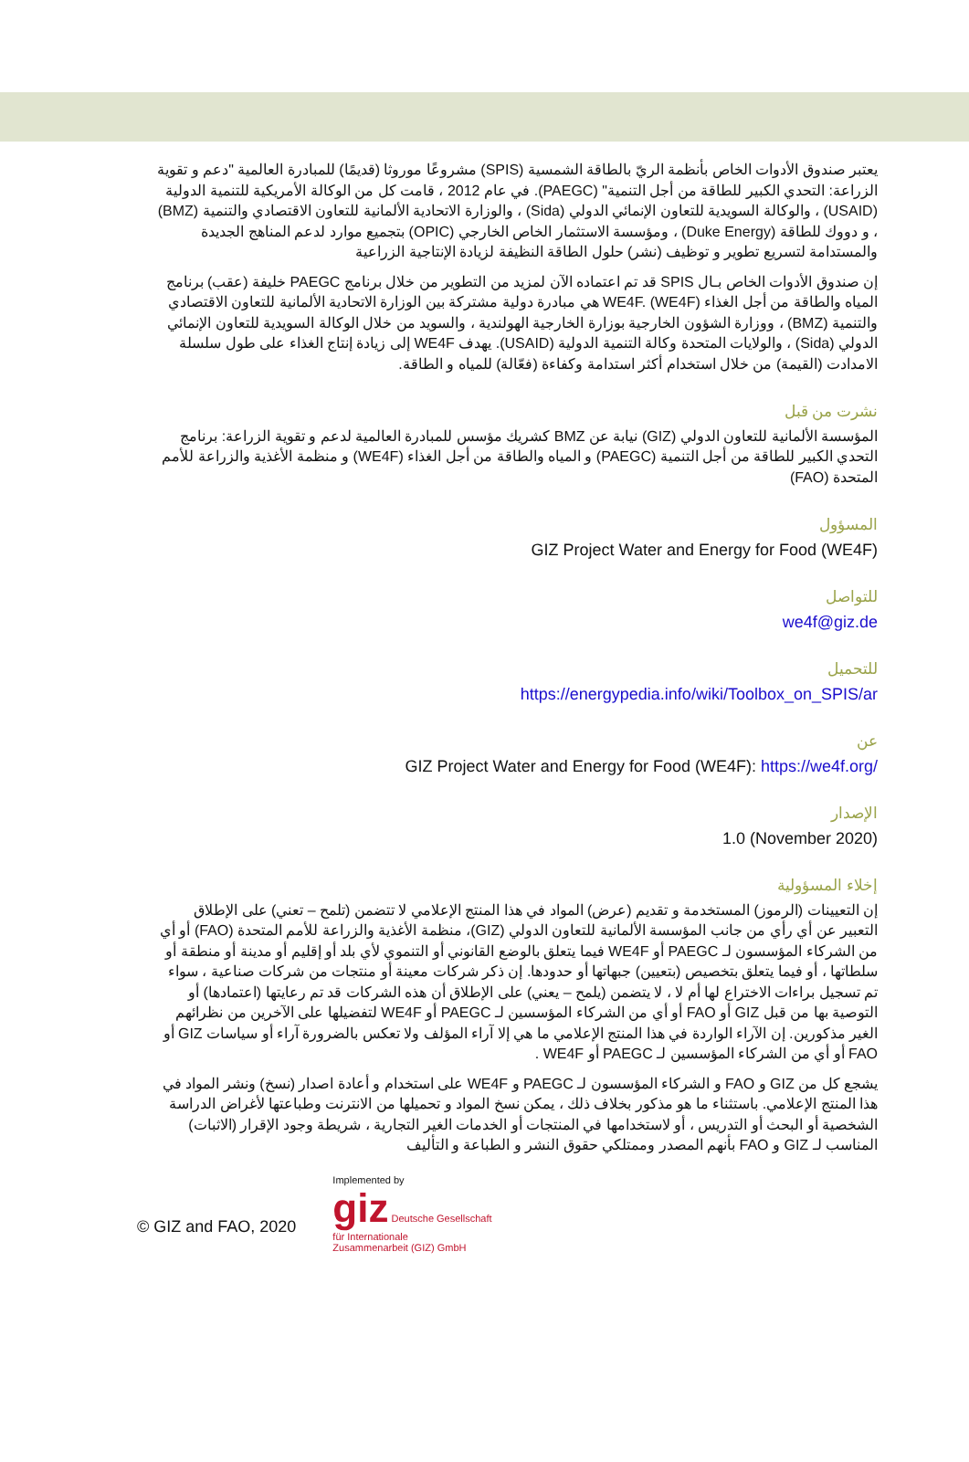يعتبر صندوق الأدوات الخاص بأنظمة الريّ بالطاقة الشمسية (SPIS) مشروعًا موروثا (قديمًا) للمبادرة العالمية "دعم و تقوية الزراعة: التحدي الكبير للطاقة من أجل التنمية" (PAEGC). في عام 2012 ، قامت كل من الوكالة الأمريكية للتنمية الدولية (USAID) ، والوكالة السويدية للتعاون الإنمائي الدولي (Sida) ، والوزارة الاتحادية الألمانية للتعاون الاقتصادي والتنمية (BMZ) ، و دووك للطاقة (Duke Energy) ، ومؤسسة الاستثمار الخاص الخارجي (OPIC) بتجميع موارد لدعم المناهج الجديدة والمستدامة لتسريع تطوير و توظيف (نشر) حلول الطاقة النظيفة لزيادة الإنتاجية الزراعية
إن صندوق الأدوات الخاص بـال SPIS قد تم اعتماده الآن لمزيد من التطوير من خلال برنامج PAEGC خليفة (عقب) برنامج المياه والطاقة من أجل الغذاء WE4F. (WE4F) هي مبادرة دولية مشتركة بين الوزارة الاتحادية الألمانية للتعاون الاقتصادي والتنمية (BMZ) ، ووزارة الشؤون الخارجية بوزارة الخارجية الهولندية ، والسويد من خلال الوكالة السويدية للتعاون الإنمائي الدولي (Sida) ، والولايات المتحدة وكالة التنمية الدولية (USAID). يهدف WE4F إلى زيادة إنتاج الغذاء على طول سلسلة الامدادت (القيمة) من خلال استخدام أكثر استدامة وكفاءة (فعّالة) للمياه و الطاقة.
نشرت من قبل
المؤسسة الألمانية للتعاون الدولي (GIZ) نيابة عن BMZ كشريك مؤسس للمبادرة العالمية لدعم و تقوية الزراعة: برنامج التحدي الكبير للطاقة من أجل التنمية (PAEGC) و المياه والطاقة من أجل الغذاء (WE4F) و منظمة الأغذية والزراعة للأمم المتحدة (FAO)
المسؤول
GIZ Project Water and Energy for Food (WE4F)
للتواصل
we4f@giz.de
للتحميل
https://energypedia.info/wiki/Toolbox_on_SPIS/ar
عن
GIZ Project Water and Energy for Food (WE4F): https://we4f.org/
الإصدار
1.0 (November 2020)
إخلاء المسؤولية
إن التعيينات (الرموز) المستخدمة و تقديم (عرض) المواد في هذا المنتج الإعلامي لا تتضمن (تلمح – تعني) على الإطلاق التعبير عن أي رأي من جانب المؤسسة الألمانية للتعاون الدولي (GIZ)، منظمة الأغذية والزراعة للأمم المتحدة (FAO) أو أي من الشركاء المؤسسون لـ PAEGC أو WE4F فيما يتعلق بالوضع القانوني أو التنموي لأي بلد أو إقليم أو مدينة أو منطقة أو سلطاتها ، أو فيما يتعلق بتخصيص (بتعيين) جبهاتها أو حدودها. إن ذكر شركات معينة أو منتجات من شركات صناعية ، سواء تم تسجيل براءات الاختراع لها أم لا ، لا يتضمن (يلمح – يعني) على الإطلاق أن هذه الشركات قد تم رعايتها (اعتمادها) أو التوصية بها من قبل GIZ أو FAO أو أي من الشركاء المؤسسين لـ PAEGC أو WE4F لتفضيلها على الآخرين من نظرائهم الغير مذكورين. إن الآراء الواردة في هذا المنتج الإعلامي ما هي إلا آراء المؤلف ولا تعكس بالضرورة آراء أو سياسات GIZ أو FAO أو أي من الشركاء المؤسسين لـ PAEGC أو WE4F .
يشجع كل من GIZ و FAO و الشركاء المؤسسون لـ PAEGC و WE4F على استخدام و أعادة اصدار (نسخ) ونشر المواد في هذا المنتج الإعلامي. باستثناء ما هو مذكور بخلاف ذلك ، يمكن نسخ المواد و تحميلها من الانترنت وطباعتها لأغراض الدراسة الشخصية أو البحث أو التدريس ، أو لاستخدامها في المنتجات أو الخدمات الغير التجارية ، شريطة وجود الإقرار (الاثبات) المناسب لـ GIZ و FAO بأنهم المصدر وممتلكي حقوق النشر و الطباعة و التأليف
© GIZ and FAO, 2020
Implemented by
giz Deutsche Gesellschaft
für Internationale
Zusammenarbeit (GIZ) GmbH